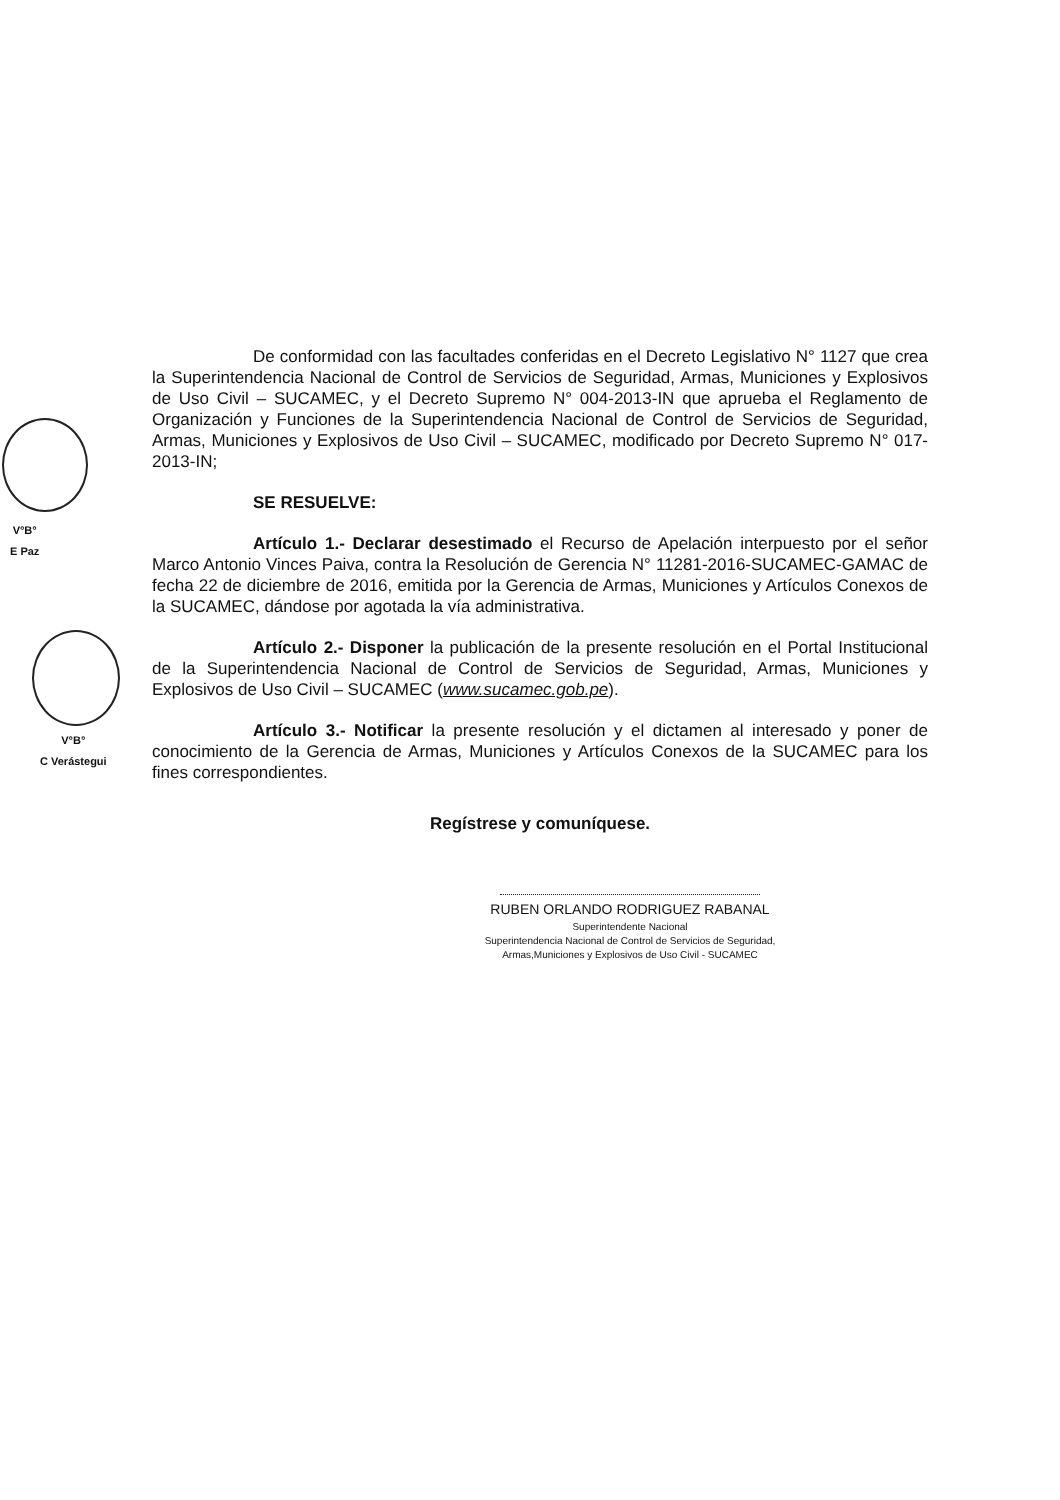V°B°
E Paz
V°B°
C Verástegui
De conformidad con las facultades conferidas en el Decreto Legislativo N° 1127 que crea la Superintendencia Nacional de Control de Servicios de Seguridad, Armas, Municiones y Explosivos de Uso Civil – SUCAMEC, y el Decreto Supremo N° 004-2013-IN que aprueba el Reglamento de Organización y Funciones de la Superintendencia Nacional de Control de Servicios de Seguridad, Armas, Municiones y Explosivos de Uso Civil – SUCAMEC, modificado por Decreto Supremo N° 017-2013-IN;
SE RESUELVE:
Artículo 1.- Declarar desestimado el Recurso de Apelación interpuesto por el señor Marco Antonio Vinces Paiva, contra la Resolución de Gerencia N° 11281-2016-SUCAMEC-GAMAC de fecha 22 de diciembre de 2016, emitida por la Gerencia de Armas, Municiones y Artículos Conexos de la SUCAMEC, dándose por agotada la vía administrativa.
Artículo 2.- Disponer la publicación de la presente resolución en el Portal Institucional de la Superintendencia Nacional de Control de Servicios de Seguridad, Armas, Municiones y Explosivos de Uso Civil – SUCAMEC (www.sucamec.gob.pe).
Artículo 3.- Notificar la presente resolución y el dictamen al interesado y poner de conocimiento de la Gerencia de Armas, Municiones y Artículos Conexos de la SUCAMEC para los fines correspondientes.
Regístrese y comuníquese.
RUBEN ORLANDO RODRIGUEZ RABANAL
Superintendente Nacional
Superintendencia Nacional de Control de Servicios de Seguridad,
Armas,Municiones y Explosivos de Uso Civil - SUCAMEC